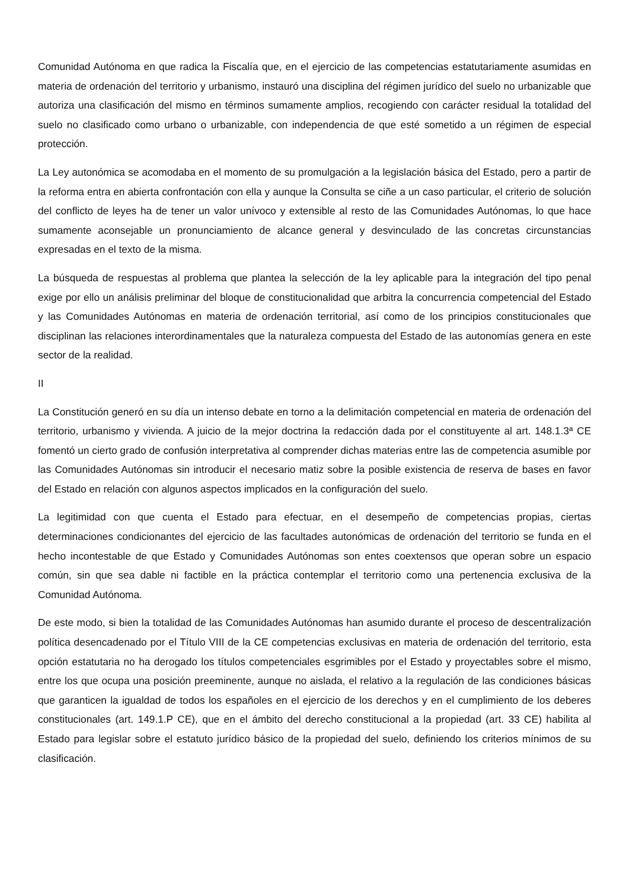Comunidad Autónoma en que radica la Fiscalía que, en el ejercicio de las competencias estatutariamente asumidas en materia de ordenación del territorio y urbanismo, instauró una disciplina del régimen jurídico del suelo no urbanizable que autoriza una clasificación del mismo en términos sumamente amplios, recogiendo con carácter residual la totalidad del suelo no clasificado como urbano o urbanizable, con independencia de que esté sometido a un régimen de especial protección.
La Ley autonómica se acomodaba en el momento de su promulgación a la legislación básica del Estado, pero a partir de la reforma entra en abierta confrontación con ella y aunque la Consulta se ciñe a un caso particular, el criterio de solución del conflicto de leyes ha de tener un valor unívoco y extensible al resto de las Comunidades Autónomas, lo que hace sumamente aconsejable un pronunciamiento de alcance general y desvinculado de las concretas circunstancias expresadas en el texto de la misma.
La búsqueda de respuestas al problema que plantea la selección de la ley aplicable para la integración del tipo penal exige por ello un análisis preliminar del bloque de constitucionalidad que arbitra la concurrencia competencial del Estado y las Comunidades Autónomas en materia de ordenación territorial, así como de los principios constitucionales que disciplinan las relaciones interordinamentales que la naturaleza compuesta del Estado de las autonomías genera en este sector de la realidad.
II
La Constitución generó en su día un intenso debate en torno a la delimitación competencial en materia de ordenación del territorio, urbanismo y vivienda. A juicio de la mejor doctrina la redacción dada por el constituyente al art. 148.1.3ª CE fomentó un cierto grado de confusión interpretativa al comprender dichas materias entre las de competencia asumible por las Comunidades Autónomas sin introducir el necesario matiz sobre la posible existencia de reserva de bases en favor del Estado en relación con algunos aspectos implicados en la configuración del suelo.
La legitimidad con que cuenta el Estado para efectuar, en el desempeño de competencias propias, ciertas determinaciones condicionantes del ejercicio de las facultades autonómicas de ordenación del territorio se funda en el hecho incontestable de que Estado y Comunidades Autónomas son entes coextensos que operan sobre un espacio común, sin que sea dable ni factible en la práctica contemplar el territorio como una pertenencia exclusiva de la Comunidad Autónoma.
De este modo, si bien la totalidad de las Comunidades Autónomas han asumido durante el proceso de descentralización política desencadenado por el Título VIII de la CE competencias exclusivas en materia de ordenación del territorio, esta opción estatutaria no ha derogado los títulos competenciales esgrimibles por el Estado y proyectables sobre el mismo, entre los que ocupa una posición preeminente, aunque no aislada, el relativo a la regulación de las condiciones básicas que garanticen la igualdad de todos los españoles en el ejercicio de los derechos y en el cumplimiento de los deberes constitucionales (art. 149.1.P CE), que en el ámbito del derecho constitucional a la propiedad (art. 33 CE) habilita al Estado para legislar sobre el estatuto jurídico básico de la propiedad del suelo, definiendo los criterios mínimos de su clasificación.